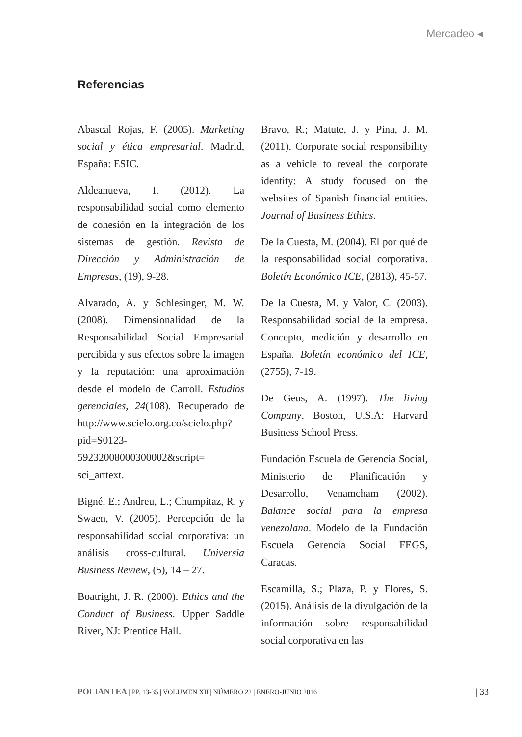Mercadeo ◂
Referencias
Abascal Rojas, F. (2005). Marketing social y ética empresarial. Madrid, España: ESIC.
Aldeanueva, I. (2012). La responsabilidad social como elemento de cohesión en la integración de los sistemas de gestión. Revista de Dirección y Administración de Empresas, (19), 9-28.
Alvarado, A. y Schlesinger, M. W. (2008). Dimensionalidad de la Responsabilidad Social Empresarial percibida y sus efectos sobre la imagen y la reputación: una aproximación desde el modelo de Carroll. Estudios gerenciales, 24(108). Recuperado de http://www.scielo.org.co/scielo.php?pid=S0123-59232008000300002&script= sci_arttext.
Bigné, E.; Andreu, L.; Chumpitaz, R. y Swaen, V. (2005). Percepción de la responsabilidad social corporativa: un análisis cross-cultural. Universia Business Review, (5), 14 – 27.
Boatright, J. R. (2000). Ethics and the Conduct of Business. Upper Saddle River, NJ: Prentice Hall.
Bravo, R.; Matute, J. y Pina, J. M. (2011). Corporate social responsibility as a vehicle to reveal the corporate identity: A study focused on the websites of Spanish financial entities. Journal of Business Ethics.
De la Cuesta, M. (2004). El por qué de la responsabilidad social corporativa. Boletín Económico ICE, (2813), 45-57.
De la Cuesta, M. y Valor, C. (2003). Responsabilidad social de la empresa. Concepto, medición y desarrollo en España. Boletín económico del ICE, (2755), 7-19.
De Geus, A. (1997). The living Company. Boston, U.S.A: Harvard Business School Press.
Fundación Escuela de Gerencia Social, Ministerio de Planificación y Desarrollo, Venamcham (2002). Balance social para la empresa venezolana. Modelo de la Fundación Escuela Gerencia Social FEGS, Caracas.
Escamilla, S.; Plaza, P. y Flores, S. (2015). Análisis de la divulgación de la información sobre responsabilidad social corporativa en las
POLIANTEA | PP. 13-35 | VOLUMEN XII | NÚMERO 22 | ENERO-JUNIO 2016 | 33